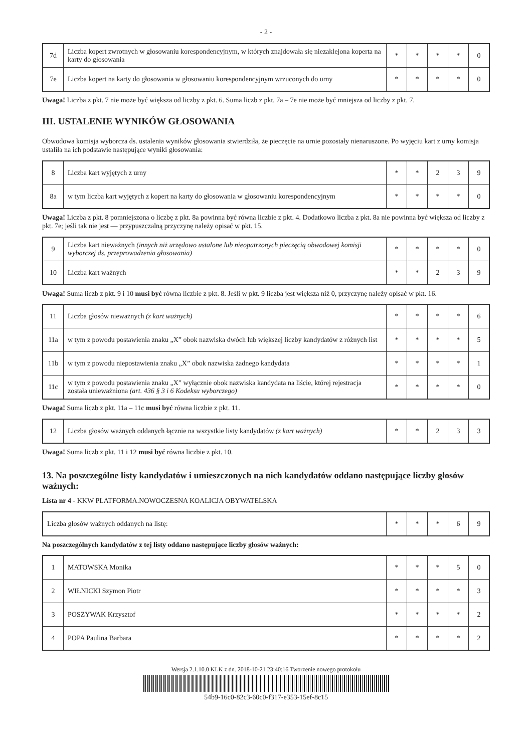- 2 -
| 7d | Liczba kopert zwrotnych w głosowaniu korespondencyjnym, w których znajdowała się niezaklejona koperta na karty do głosowania | * | * | * | * | 0 |
| 7e | Liczba kopert na karty do głosowania w głosowaniu korespondencyjnym wrzuconych do urny | * | * | * | * | 0 |
Uwaga! Liczba z pkt. 7 nie może być większa od liczby z pkt. 6. Suma liczb z pkt. 7a – 7e nie może być mniejsza od liczby z pkt. 7.
III. USTALENIE WYNIKÓW GŁOSOWANIA
Obwodowa komisja wyborcza ds. ustalenia wyników głosowania stwierdziła, że pieczęcie na urnie pozostały nienaruszone. Po wyjęciu kart z urny komisja ustaliła na ich podstawie następujące wyniki głosowania:
| 8 | Liczba kart wyjętych z urny | * | * | 2 | 3 | 9 |
| 8a | w tym liczba kart wyjętych z kopert na karty do głosowania w głosowaniu korespondencyjnym | * | * | * | * | 0 |
Uwaga! Liczba z pkt. 8 pomniejszona o liczbę z pkt. 8a powinna być równa liczbie z pkt. 4. Dodatkowo liczba z pkt. 8a nie powinna być większa od liczby z pkt. 7e; jeśli tak nie jest — przypuszczalną przyczynę należy opisać w pkt. 15.
| 9 | Liczba kart nieważnych (innych niż urzędowo ustalone lub nieopatrzonych pieczęcią obwodowej komisji wyborczej ds. przeprowadzenia głosowania) | * | * | * | * | 0 |
| 10 | Liczba kart ważnych | * | * | 2 | 3 | 9 |
Uwaga! Suma liczb z pkt. 9 i 10 musi być równa liczbie z pkt. 8. Jeśli w pkt. 9 liczba jest większa niż 0, przyczynę należy opisać w pkt. 16.
| 11 | Liczba głosów nieważnych (z kart ważnych) | * | * | * | * | 6 |
| 11a | w tym z powodu postawienia znaku „X” obok nazwiska dwóch lub większej liczby kandydatów z różnych list | * | * | * | * | 5 |
| 11b | w tym z powodu niepostawienia znaku „X” obok nazwiska żadnego kandydata | * | * | * | * | 1 |
| 11c | w tym z powodu postawienia znaku „X” wyłącznie obok nazwiska kandydata na liście, której rejestracja została unieważniona (art. 436 § 3 i 6 Kodeksu wyborczego) | * | * | * | * | 0 |
Uwaga! Suma liczb z pkt. 11a – 11c musi być równa liczbie z pkt. 11.
| 12 | Liczba głosów ważnych oddanych łącznie na wszystkie listy kandydatów (z kart ważnych) | * | * | 2 | 3 | 3 |
Uwaga! Suma liczb z pkt. 11 i 12 musi być równa liczbie z pkt. 10.
13. Na poszczególne listy kandydatów i umieszczonych na nich kandydatów oddano następujące liczby głosów ważnych:
Lista nr 4 - KKW PLATFORMA.NOWOCZESNA KOALICJA OBYWATELSKA
| Liczba głosów ważnych oddanych na listę: | * | * | * | 6 | 9 |
Na poszczególnych kandydatów z tej listy oddano następujące liczby głosów ważnych:
| 1 | MATOWSKA Monika | * | * | * | 5 | 0 |
| 2 | WIŁNICKI Szymon Piotr | * | * | * | * | 3 |
| 3 | POSZYWAK Krzysztof | * | * | * | * | 2 |
| 4 | POPA Paulina Barbara | * | * | * | * | 2 |
Wersja 2.1.10.0 KLK z dn. 2018-10-21 23:40:16 Tworzenie nowego protokołu
54b9-16c0-82c3-60c0-f317-e353-15ef-8c15